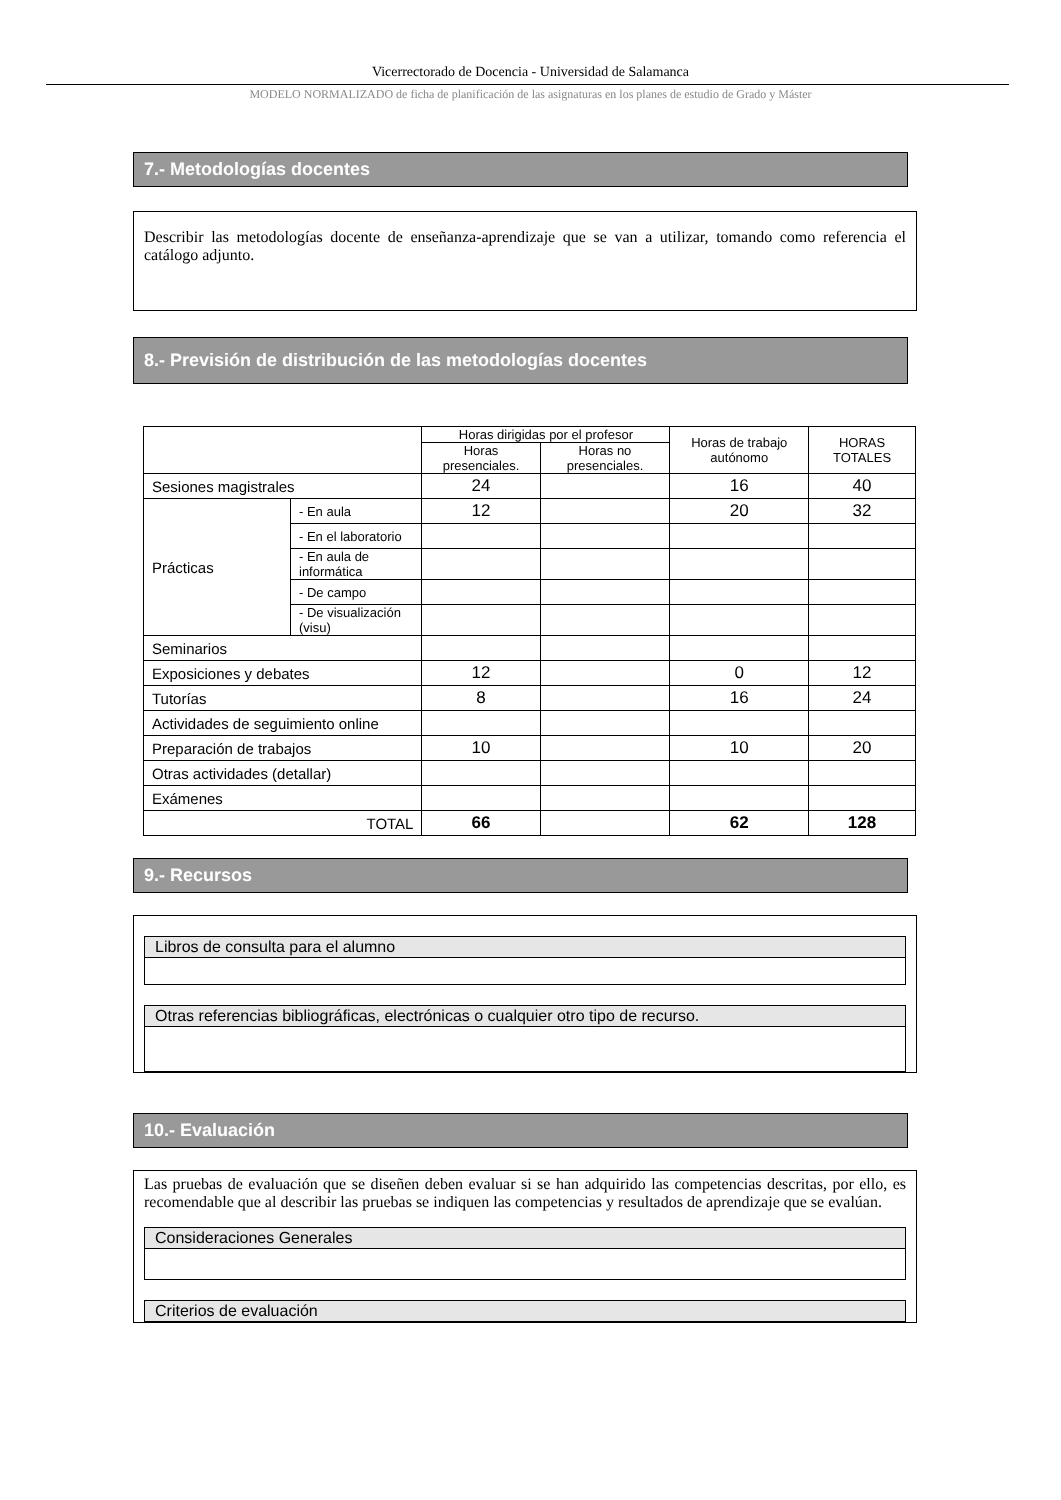Vicerrectorado de Docencia - Universidad de Salamanca
MODELO NORMALIZADO de ficha de planificación de las asignaturas en los planes de estudio de Grado y Máster
7.- Metodologías docentes
Describir las metodologías docente de enseñanza-aprendizaje que se van a utilizar, tomando como referencia el catálogo adjunto.
8.- Previsión de distribución de las metodologías docentes
| | | Horas dirigidas por el profesor | | Horas de trabajo autónomo | HORAS TOTALES |
| --- | --- | --- | --- | --- | --- |
| | | Horas presenciales. | Horas no presenciales. | | |
| Sesiones magistrales | | 24 | | 16 | 40 |
| Prácticas | - En aula | 12 | | 20 | 32 |
| | - En el laboratorio | | | | |
| | - En aula de informática | | | | |
| | - De campo | | | | |
| | - De visualización (visu) | | | | |
| Seminarios | | | | | |
| Exposiciones y debates | | 12 | | 0 | 12 |
| Tutorías | | 8 | | 16 | 24 |
| Actividades de seguimiento online | | | | | |
| Preparación de trabajos | | 10 | | 10 | 20 |
| Otras actividades (detallar) | | | | | |
| Exámenes | | | | | |
| TOTAL | | 66 | | 62 | 128 |
9.- Recursos
Libros de consulta para el alumno
Otras referencias bibliográficas, electrónicas o cualquier otro tipo de recurso.
10.- Evaluación
Las pruebas de evaluación que se diseñen deben evaluar si se han adquirido las competencias descritas, por ello, es recomendable que al describir las pruebas se indiquen las competencias y resultados de aprendizaje que se evalúan.
Consideraciones Generales
Criterios de evaluación